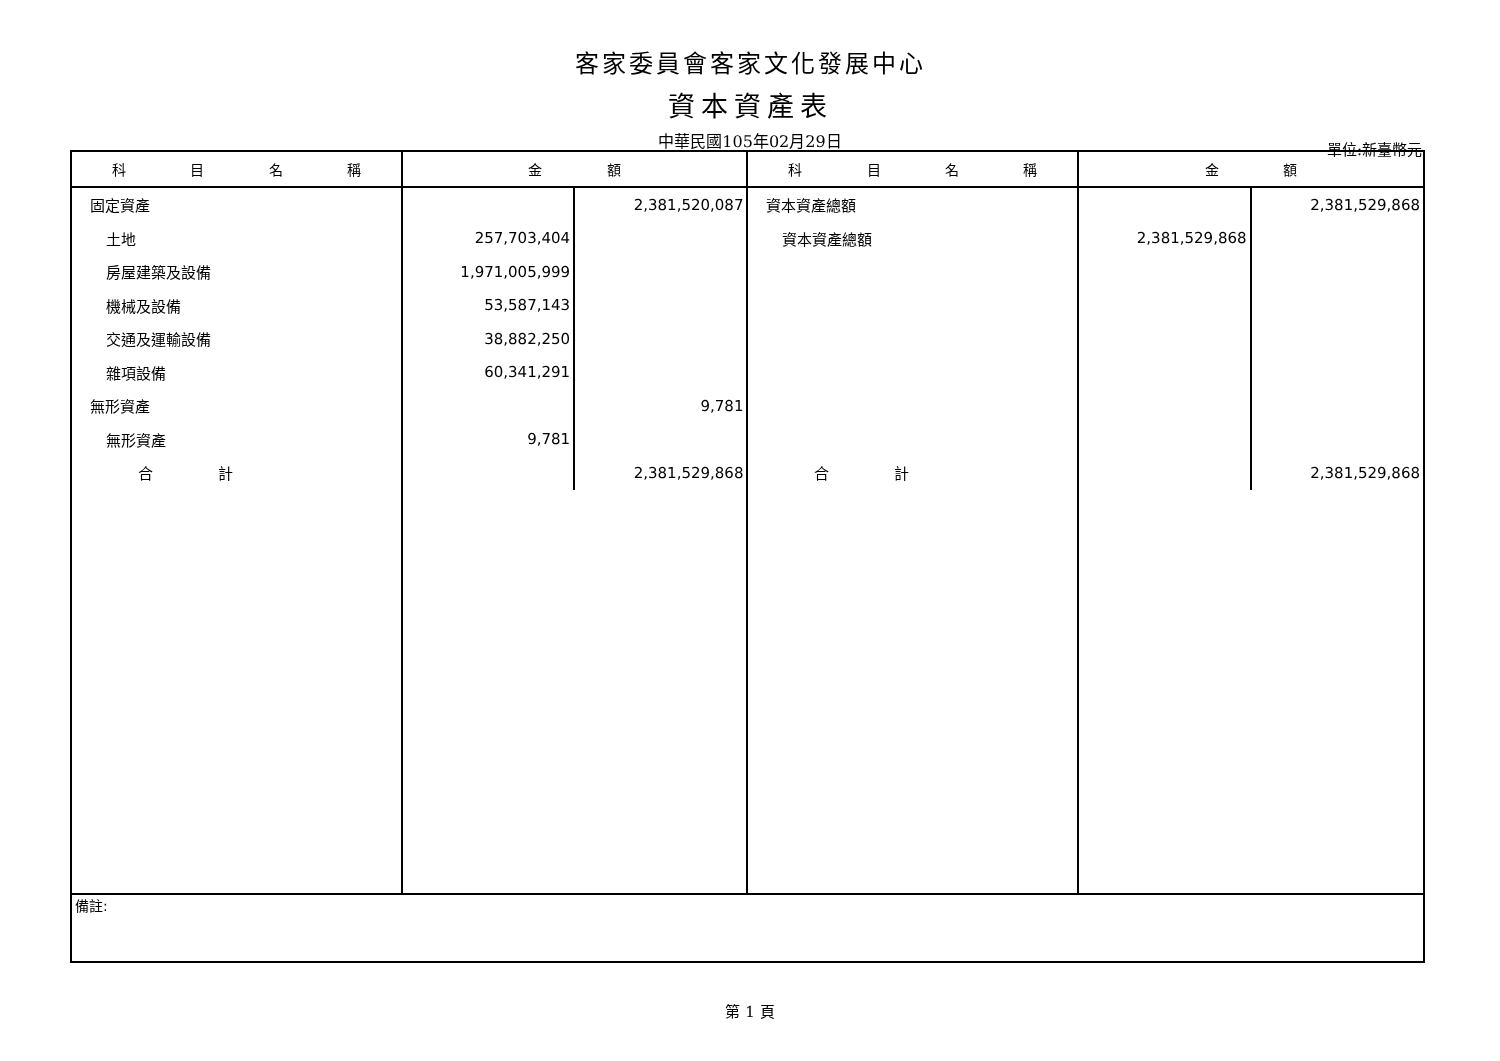客家委員會客家文化發展中心
資本資產表
中華民國105年02月29日
單位:新臺幣元
| 科 目 名 稱 | 金 額 | | 科 目 名 稱 | 金 額 | |
| --- | --- | --- | --- | --- | --- |
| 固定資產 | | 2,381,520,087 | 資本資產總額 | | 2,381,529,868 |
| 土地 | 257,703,404 | | 資本資產總額 | 2,381,529,868 | |
| 房屋建築及設備 | 1,971,005,999 | | | | |
| 機械及設備 | 53,587,143 | | | | |
| 交通及運輸設備 | 38,882,250 | | | | |
| 雜項設備 | 60,341,291 | | | | |
| 無形資產 | | 9,781 | | | |
| 無形資產 | 9,781 | | | | |
| 合 計 | | 2,381,529,868 | 合 計 | | 2,381,529,868 |
| 備註: | | | | | |
第 1 頁